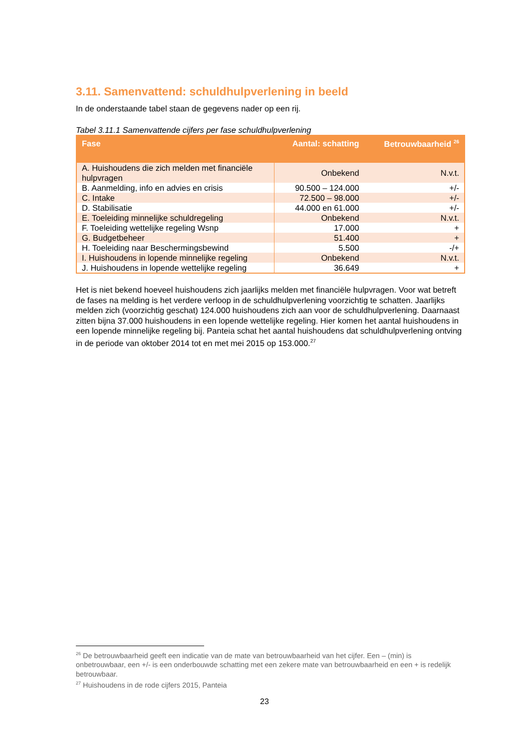3.11. Samenvattend: schuldhulpverlening in beeld
In de onderstaande tabel staan de gegevens nader op een rij.
Tabel 3.11.1 Samenvattende cijfers per fase schuldhulpverlening
| Fase | Aantal: schatting | Betrouwbaarheid <sup>26</sup> |
| --- | --- | --- |
| A. Huishoudens die zich melden met financiële hulpvragen | Onbekend | N.v.t. |
| B. Aanmelding, info en advies en crisis | 90.500 – 124.000 | +/- |
| C. Intake | 72.500 – 98.000 | +/- |
| D. Stabilisatie | 44.000 en 61.000 | +/- |
| E. Toeleiding minnelijke schuldregeling | Onbekend | N.v.t. |
| F. Toeleiding wettelijke regeling Wsnp | 17.000 | + |
| G. Budgetbeheer | 51.400 | + |
| H. Toeleiding naar Beschermingsbewind | 5.500 | -/+ |
| I. Huishoudens in lopende minnelijke regeling | Onbekend | N.v.t. |
| J. Huishoudens in lopende wettelijke regeling | 36.649 | + |
Het is niet bekend hoeveel huishoudens zich jaarlijks melden met financiële hulpvragen. Voor wat betreft de fases na melding is het verdere verloop in de schuldhulpverlening voorzichtig te schatten. Jaarlijks melden zich (voorzichtig geschat) 124.000 huishoudens zich aan voor de schuldhulpverlening. Daarnaast zitten bijna 37.000 huishoudens in een lopende wettelijke regeling. Hier komen het aantal huishoudens in een lopende minnelijke regeling bij. Panteia schat het aantal huishoudens dat schuldhulpverlening ontving in de periode van oktober 2014 tot en met mei 2015 op 153.000.<sup>27</sup>
<sup>26</sup> De betrouwbaarheid geeft een indicatie van de mate van betrouwbaarheid van het cijfer. Een – (min) is onbetrouwbaar, een +/- is een onderbouwde schatting met een zekere mate van betrouwbaarheid en een + is redelijk betrouwbaar.
<sup>27</sup> Huishoudens in de rode cijfers 2015, Panteia
23